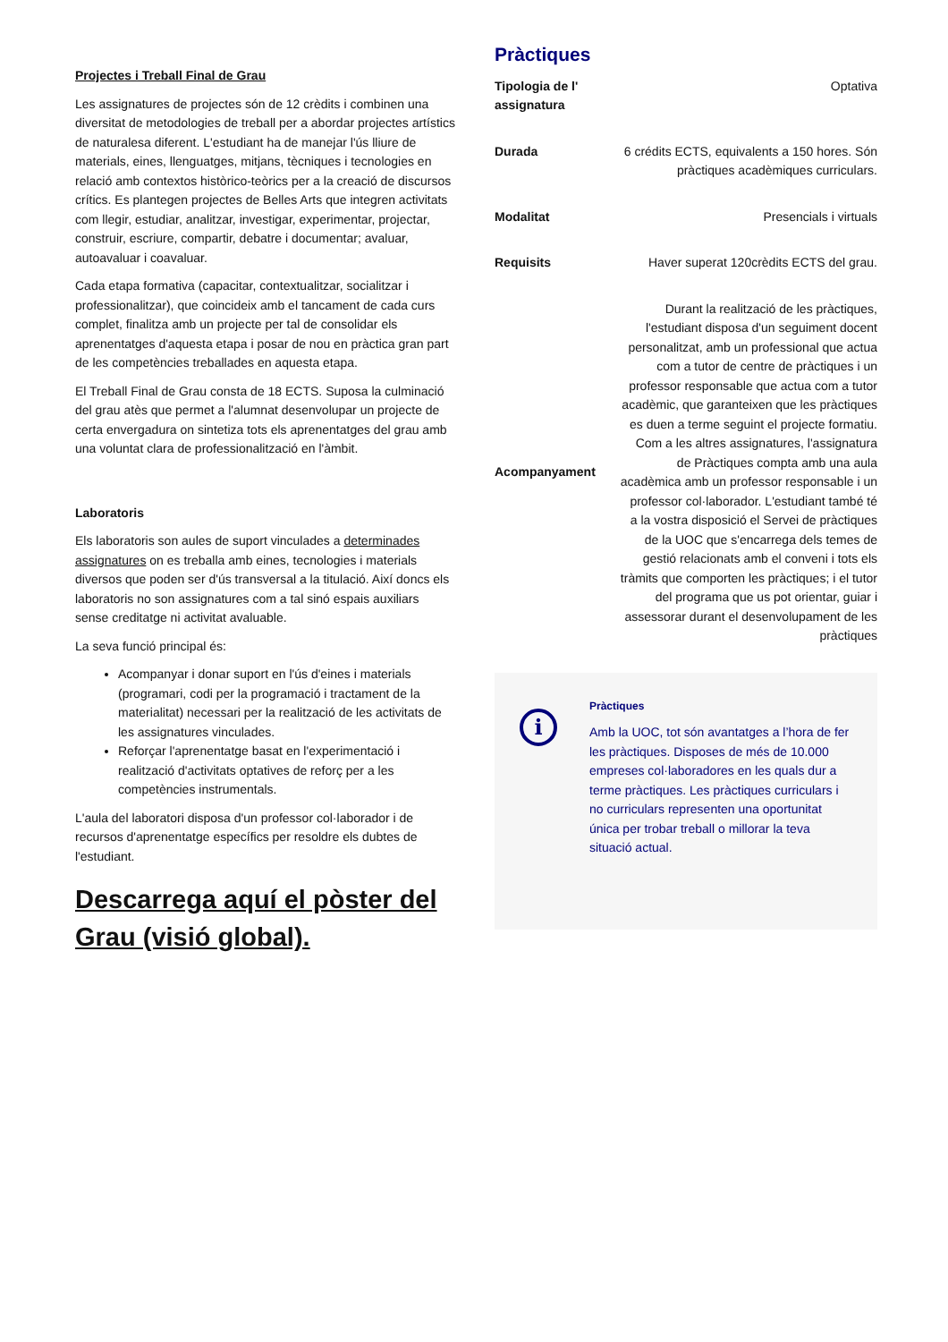Projectes i Treball Final de Grau
Les assignatures de projectes són de 12 crèdits i combinen una diversitat de metodologies de treball per a abordar projectes artístics de naturalesa diferent. L'estudiant ha de manejar l'ús lliure de materials, eines, llenguatges, mitjans, tècniques i tecnologies en relació amb contextos històrico-teòrics per a la creació de discursos crítics. Es plantegen projectes de Belles Arts que integren activitats com llegir, estudiar, analitzar, investigar, experimentar, projectar, construir, escriure, compartir, debatre i documentar; avaluar, autoavaluar i coavaluar.
Cada etapa formativa (capacitar, contextualitzar, socialitzar i professionalitzar), que coincideix amb el tancament de cada curs complet, finalitza amb un projecte per tal de consolidar els aprenentatges d'aquesta etapa i posar de nou en pràctica gran part de les competències treballades en aquesta etapa.
El Treball Final de Grau consta de 18 ECTS. Suposa la culminació del grau atès que permet a l'alumnat desenvolupar un projecte de certa envergadura on sintetiza tots els aprenentatges del grau amb una voluntat clara de professionalització en l'àmbit.
Laboratoris
Els laboratoris son aules de suport vinculades a determinades assignatures on es treballa amb eines, tecnologies i materials diversos que poden ser d'ús transversal a la titulació. Així doncs els laboratoris no son assignatures com a tal sinó espais auxiliars sense creditatge ni activitat avaluable.
La seva funció principal és:
Acompanyar i donar suport en l'ús d'eines i materials (programari, codi per la programació i tractament de la materialitat) necessari per la realització de les activitats de les assignatures vinculades.
Reforçar l'aprenentatge basat en l'experimentació i realització d'activitats optatives de reforç per a les competències instrumentals.
L'aula del laboratori disposa d'un professor col·laborador i de recursos d'aprenentatge específics per resoldre els dubtes de l'estudiant.
Descarrega aquí el pòster del Grau (visió global).
Pràctiques
| Tipologia de l' assignatura | Optativa |
| Durada | 6 crédits ECTS, equivalents a 150 hores. Són pràctiques acadèmiques curriculars. |
| Modalitat | Presencials i virtuals |
| Requisits | Haver superat 120crèdits ECTS del grau. |
| Acompanyament | Durant la realització de les pràctiques, l'estudiant disposa d'un seguiment docent personalitzat, amb un professional que actua com a tutor de centre de pràctiques i un professor responsable que actua com a tutor acadèmic, que garanteixen que les pràctiques es duen a terme seguint el projecte formatiu. Com a les altres assignatures, l'assignatura de Pràctiques compta amb una aula acadèmica amb un professor responsable i un professor col·laborador. L'estudiant també té a la vostra disposició el Servei de pràctiques de la UOC que s'encarrega dels temes de gestió relacionats amb el conveni i tots els tràmits que comporten les pràctiques; i el tutor del programa que us pot orientar, guiar i assessorar durant el desenvolupament de les pràctiques |
i
Pràctiques
Amb la UOC, tot són avantatges a l’hora de fer les pràctiques. Disposes de més de 10.000 empreses col·laboradores en les quals dur a terme pràctiques. Les pràctiques curriculars i no curriculars representen una oportunitat única per trobar treball o millorar la teva situació actual.